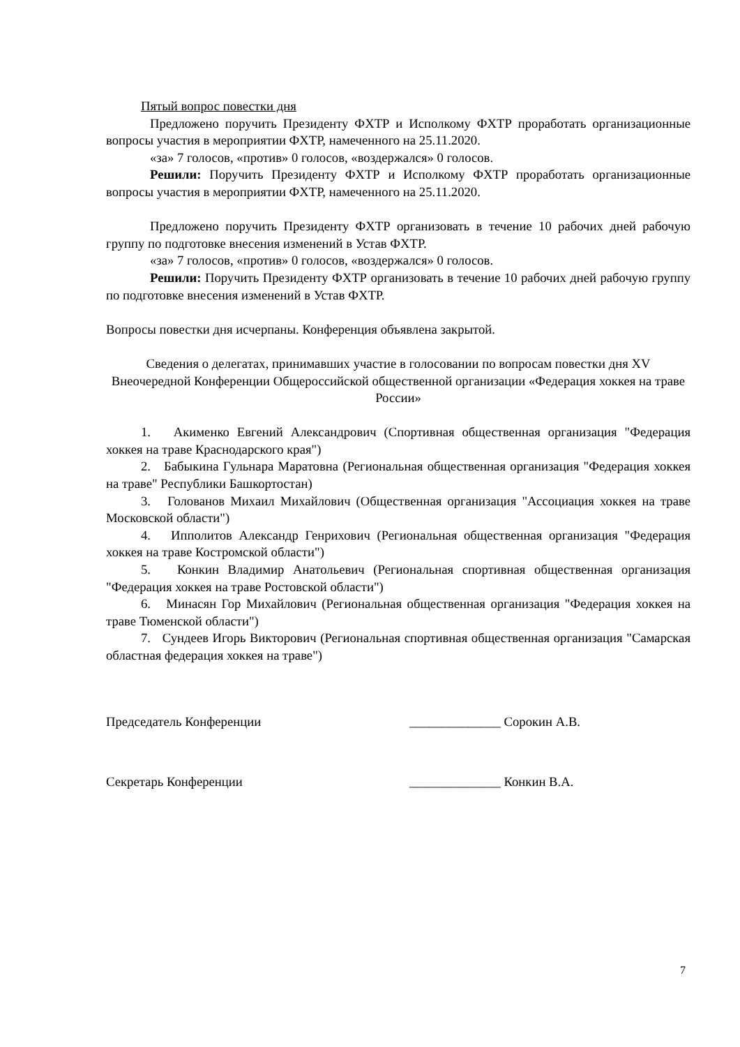Пятый вопрос повестки дня
Предложено поручить Президенту ФХТР и Исполкому ФХТР проработать организационные вопросы участия в мероприятии ФХТР, намеченного на 25.11.2020.
«за» 7 голосов, «против» 0 голосов, «воздержался» 0 голосов.
Решили: Поручить Президенту ФХТР и Исполкому ФХТР проработать организационные вопросы участия в мероприятии ФХТР, намеченного на 25.11.2020.
Предложено поручить Президенту ФХТР организовать в течение 10 рабочих дней рабочую группу по подготовке внесения изменений в Устав ФХТР.
«за» 7 голосов, «против» 0 голосов, «воздержался» 0 голосов.
Решили: Поручить Президенту ФХТР организовать в течение 10 рабочих дней рабочую группу по подготовке внесения изменений в Устав ФХТР.
Вопросы повестки дня исчерпаны. Конференция объявлена закрытой.
Сведения о делегатах, принимавших участие в голосовании по вопросам повестки дня XV Внеочередной Конференции Общероссийской общественной организации «Федерация хоккея на траве России»
1. Акименко Евгений Александрович (Спортивная общественная организация "Федерация хоккея на траве Краснодарского края")
2. Бабыкина Гульнара Маратовна (Региональная общественная организация "Федерация хоккея на траве" Республики Башкортостан)
3. Голованов Михаил Михайлович (Общественная организация "Ассоциация хоккея на траве Московской области")
4. Ипполитов Александр Генрихович (Региональная общественная организация "Федерация хоккея на траве Костромской области")
5. Конкин Владимир Анатольевич (Региональная спортивная общественная организация "Федерация хоккея на траве Ростовской области")
6. Минасян Гор Михайлович (Региональная общественная организация "Федерация хоккея на траве Тюменской области")
7. Сундеев Игорь Викторович (Региональная спортивная общественная организация "Самарская областная федерация хоккея на траве")
Председатель Конференции ______________ Сорокин А.В.
Секретарь Конференции ______________ Конкин В.А.
7